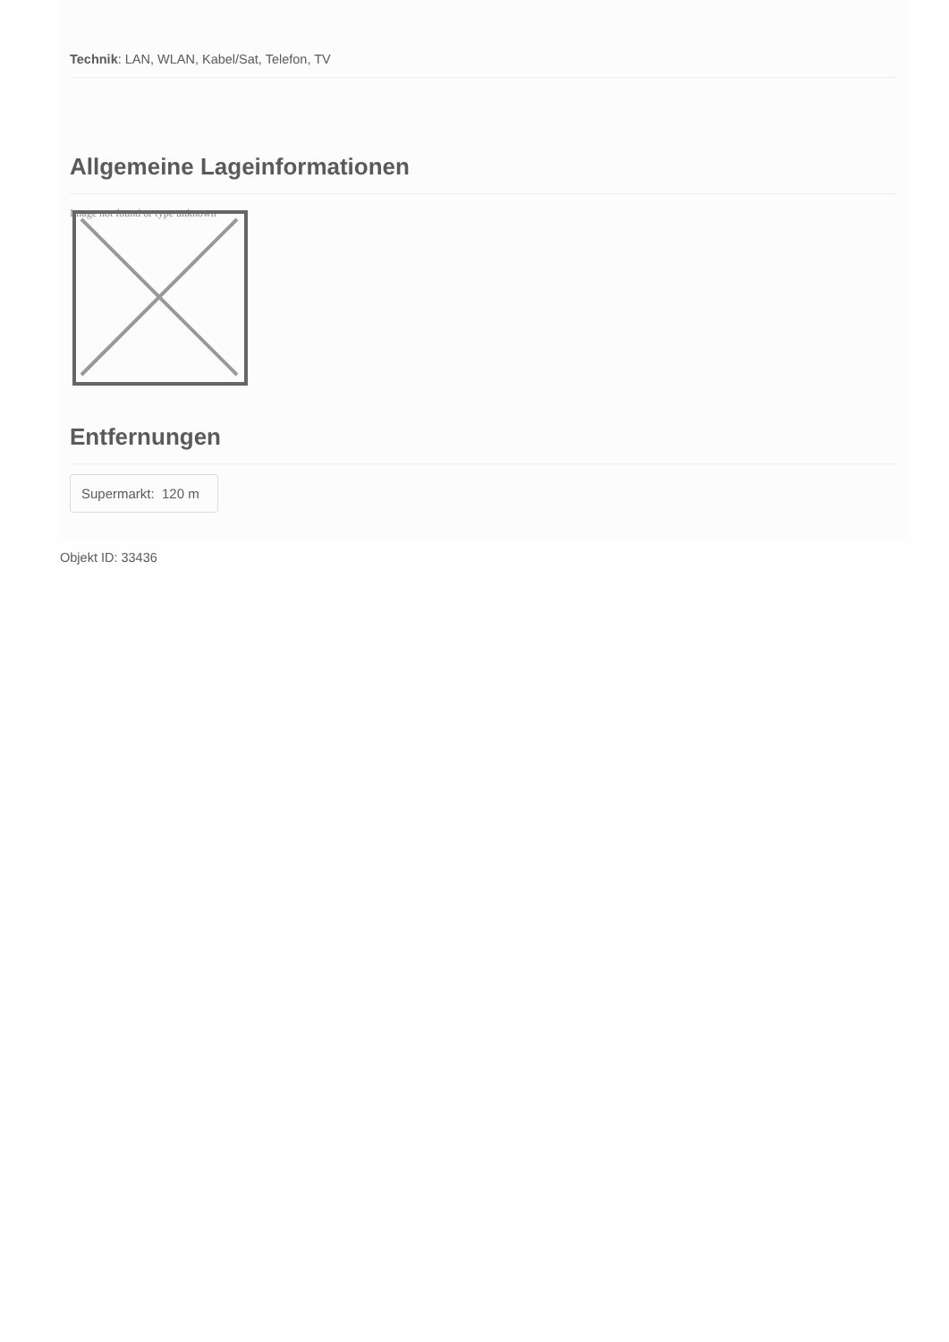Technik: LAN, WLAN, Kabel/Sat, Telefon, TV
Allgemeine Lageinformationen
Image not found or type unknown
Entfernungen
Supermarkt: 120 m
Objekt ID: 33436